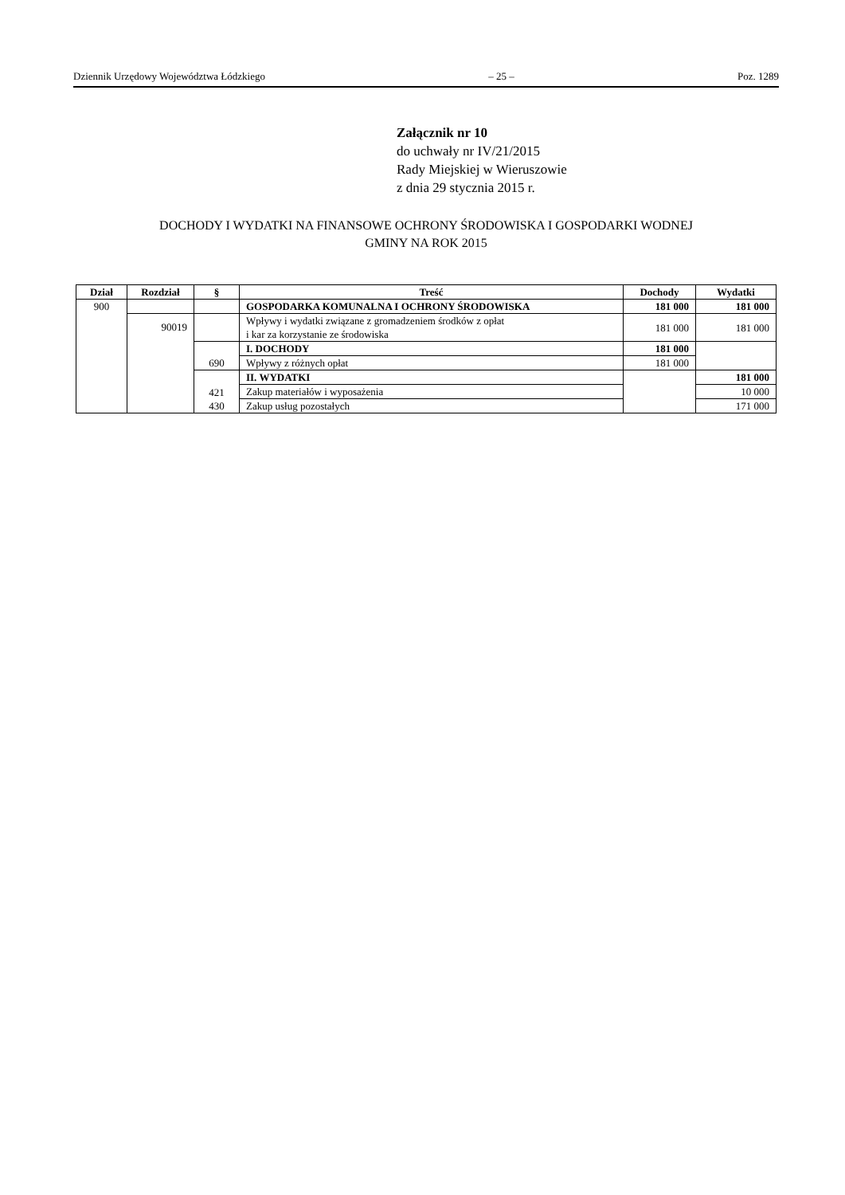Dziennik Urzędowy Województwa Łódzkiego – 25 – Poz. 1289
Załącznik nr 10
do uchwały nr IV/21/2015
Rady Miejskiej w Wieruszowie
z dnia 29 stycznia 2015 r.
DOCHODY I WYDATKI NA FINANSOWE OCHRONY ŚRODOWISKA I GOSPODARKI WODNEJ
GMINY NA ROK 2015
| Dział | Rozdział | § | Treść | Dochody | Wydatki |
| --- | --- | --- | --- | --- | --- |
| 900 | | | GOSPODARKA KOMUNALNA I OCHRONY ŚRODOWISKA | 181 000 | 181 000 |
| | 90019 | | Wpływy i wydatki związane z gromadzeniem środków z opłat i kar za korzystanie ze środowiska | 181 000 | 181 000 |
| | | 690 | I. DOCHODY | 181 000 | |
| | | | Wpływy z różnych opłat | 181 000 | |
| | | 421 430 | II. WYDATKI | | 181 000 |
| | | | Zakup materiałów i wyposażenia | | 10 000 |
| | | | Zakup usług pozostałych | | 171 000 |